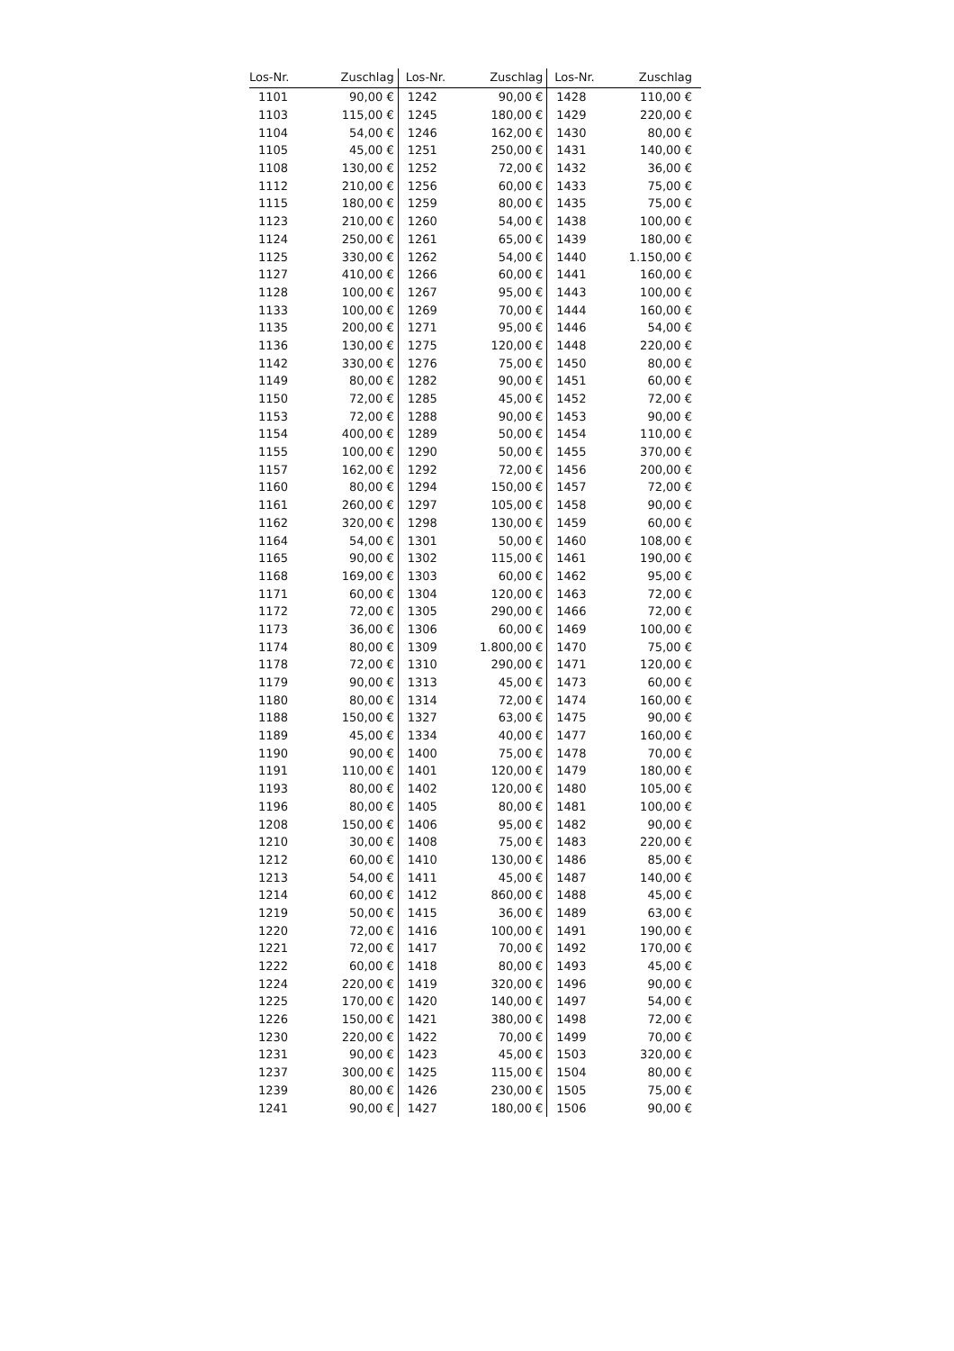| Los-Nr. | Zuschlag | Los-Nr. | Zuschlag | Los-Nr. | Zuschlag |
| --- | --- | --- | --- | --- | --- |
| 1101 | 90,00 € | 1242 | 90,00 € | 1428 | 110,00 € |
| 1103 | 115,00 € | 1245 | 180,00 € | 1429 | 220,00 € |
| 1104 | 54,00 € | 1246 | 162,00 € | 1430 | 80,00 € |
| 1105 | 45,00 € | 1251 | 250,00 € | 1431 | 140,00 € |
| 1108 | 130,00 € | 1252 | 72,00 € | 1432 | 36,00 € |
| 1112 | 210,00 € | 1256 | 60,00 € | 1433 | 75,00 € |
| 1115 | 180,00 € | 1259 | 80,00 € | 1435 | 75,00 € |
| 1123 | 210,00 € | 1260 | 54,00 € | 1438 | 100,00 € |
| 1124 | 250,00 € | 1261 | 65,00 € | 1439 | 180,00 € |
| 1125 | 330,00 € | 1262 | 54,00 € | 1440 | 1.150,00 € |
| 1127 | 410,00 € | 1266 | 60,00 € | 1441 | 160,00 € |
| 1128 | 100,00 € | 1267 | 95,00 € | 1443 | 100,00 € |
| 1133 | 100,00 € | 1269 | 70,00 € | 1444 | 160,00 € |
| 1135 | 200,00 € | 1271 | 95,00 € | 1446 | 54,00 € |
| 1136 | 130,00 € | 1275 | 120,00 € | 1448 | 220,00 € |
| 1142 | 330,00 € | 1276 | 75,00 € | 1450 | 80,00 € |
| 1149 | 80,00 € | 1282 | 90,00 € | 1451 | 60,00 € |
| 1150 | 72,00 € | 1285 | 45,00 € | 1452 | 72,00 € |
| 1153 | 72,00 € | 1288 | 90,00 € | 1453 | 90,00 € |
| 1154 | 400,00 € | 1289 | 50,00 € | 1454 | 110,00 € |
| 1155 | 100,00 € | 1290 | 50,00 € | 1455 | 370,00 € |
| 1157 | 162,00 € | 1292 | 72,00 € | 1456 | 200,00 € |
| 1160 | 80,00 € | 1294 | 150,00 € | 1457 | 72,00 € |
| 1161 | 260,00 € | 1297 | 105,00 € | 1458 | 90,00 € |
| 1162 | 320,00 € | 1298 | 130,00 € | 1459 | 60,00 € |
| 1164 | 54,00 € | 1301 | 50,00 € | 1460 | 108,00 € |
| 1165 | 90,00 € | 1302 | 115,00 € | 1461 | 190,00 € |
| 1168 | 169,00 € | 1303 | 60,00 € | 1462 | 95,00 € |
| 1171 | 60,00 € | 1304 | 120,00 € | 1463 | 72,00 € |
| 1172 | 72,00 € | 1305 | 290,00 € | 1466 | 72,00 € |
| 1173 | 36,00 € | 1306 | 60,00 € | 1469 | 100,00 € |
| 1174 | 80,00 € | 1309 | 1.800,00 € | 1470 | 75,00 € |
| 1178 | 72,00 € | 1310 | 290,00 € | 1471 | 120,00 € |
| 1179 | 90,00 € | 1313 | 45,00 € | 1473 | 60,00 € |
| 1180 | 80,00 € | 1314 | 72,00 € | 1474 | 160,00 € |
| 1188 | 150,00 € | 1327 | 63,00 € | 1475 | 90,00 € |
| 1189 | 45,00 € | 1334 | 40,00 € | 1477 | 160,00 € |
| 1190 | 90,00 € | 1400 | 75,00 € | 1478 | 70,00 € |
| 1191 | 110,00 € | 1401 | 120,00 € | 1479 | 180,00 € |
| 1193 | 80,00 € | 1402 | 120,00 € | 1480 | 105,00 € |
| 1196 | 80,00 € | 1405 | 80,00 € | 1481 | 100,00 € |
| 1208 | 150,00 € | 1406 | 95,00 € | 1482 | 90,00 € |
| 1210 | 30,00 € | 1408 | 75,00 € | 1483 | 220,00 € |
| 1212 | 60,00 € | 1410 | 130,00 € | 1486 | 85,00 € |
| 1213 | 54,00 € | 1411 | 45,00 € | 1487 | 140,00 € |
| 1214 | 60,00 € | 1412 | 860,00 € | 1488 | 45,00 € |
| 1219 | 50,00 € | 1415 | 36,00 € | 1489 | 63,00 € |
| 1220 | 72,00 € | 1416 | 100,00 € | 1491 | 190,00 € |
| 1221 | 72,00 € | 1417 | 70,00 € | 1492 | 170,00 € |
| 1222 | 60,00 € | 1418 | 80,00 € | 1493 | 45,00 € |
| 1224 | 220,00 € | 1419 | 320,00 € | 1496 | 90,00 € |
| 1225 | 170,00 € | 1420 | 140,00 € | 1497 | 54,00 € |
| 1226 | 150,00 € | 1421 | 380,00 € | 1498 | 72,00 € |
| 1230 | 220,00 € | 1422 | 70,00 € | 1499 | 70,00 € |
| 1231 | 90,00 € | 1423 | 45,00 € | 1503 | 320,00 € |
| 1237 | 300,00 € | 1425 | 115,00 € | 1504 | 80,00 € |
| 1239 | 80,00 € | 1426 | 230,00 € | 1505 | 75,00 € |
| 1241 | 90,00 € | 1427 | 180,00 € | 1506 | 90,00 € |